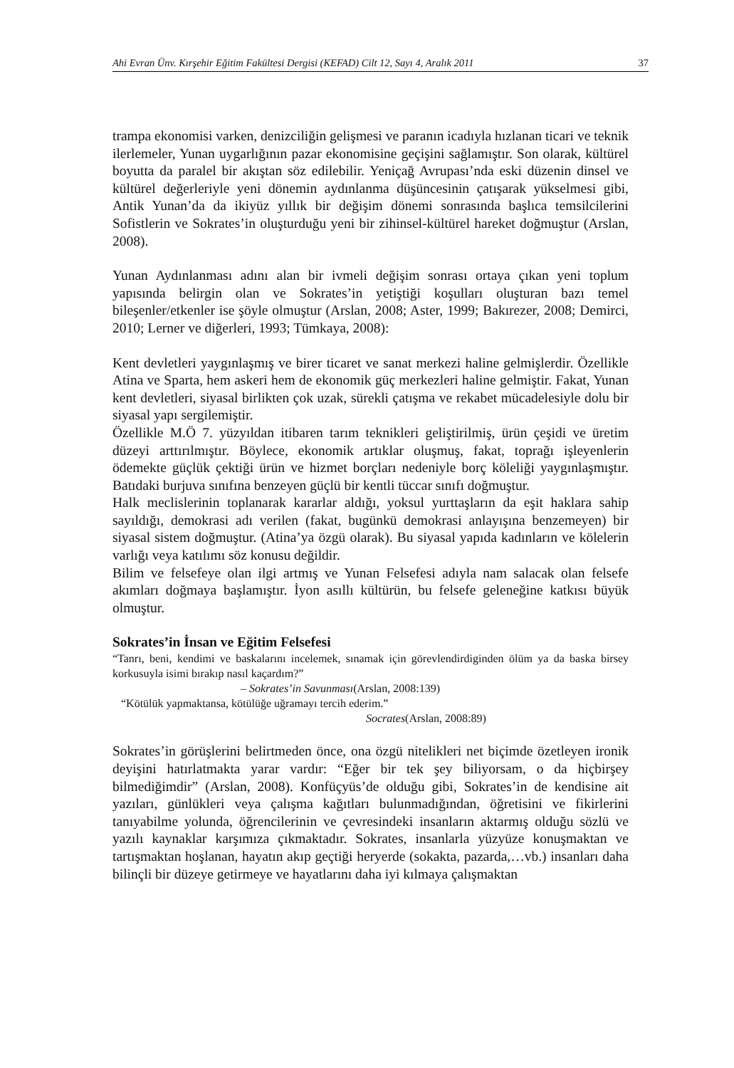Ahi Evran Ünv. Kırşehir Eğitim Fakültesi Dergisi (KEFAD) Cilt 12, Sayı 4, Aralık 2011 37
trampa ekonomisi varken, denizciliğin gelişmesi ve paranın icadıyla hızlanan ticari ve teknik ilerlemeler, Yunan uygarlığının pazar ekonomisine geçişini sağlamıştır. Son olarak, kültürel boyutta da paralel bir akıştan söz edilebilir. Yeniçağ Avrupası’nda eski düzenin dinsel ve kültürel değerleriyle yeni dönemin aydınlanma düşüncesinin çatışarak yükselmesi gibi, Antik Yunan’da da ikiyüz yıllık bir değişim dönemi sonrasında başlıca temsilcilerini Sofistlerin ve Sokrates’in oluşturduğu yeni bir zihinsel-kültürel hareket doğmuştur (Arslan, 2008).
Yunan Aydınlanması adını alan bir ivmeli değişim sonrası ortaya çıkan yeni toplum yapısında belirgin olan ve Sokrates’in yetiştiği koşulları oluşturan bazı temel bileşenler/etkenler ise şöyle olmuştur (Arslan, 2008; Aster, 1999; Bakırezer, 2008; Demirci, 2010; Lerner ve diğerleri, 1993; Tümkaya, 2008):
Kent devletleri yaygınlaşmış ve birer ticaret ve sanat merkezi haline gelmişlerdir. Özellikle Atina ve Sparta, hem askeri hem de ekonomik güç merkezleri haline gelmiştir. Fakat, Yunan kent devletleri, siyasal birlikten çok uzak, sürekli çatışma ve rekabet mücadelesiyle dolu bir siyasal yapı sergilemiştir.
Özellikle M.Ö 7. yüzyıldan itibaren tarım teknikleri geliştirilmiş, ürün çeşidi ve üretim düzeyi arttırılmıştır. Böylece, ekonomik artıklar oluşmuş, fakat, toprağı işleyenlerin ödemekte güçlük çektiği ürün ve hizmet borçları nedeniyle borç köleliği yaygınlaşmıştır. Batıdaki burjuva sınıfına benzeyen güçlü bir kentli tüccar sınıfı doğmuştur.
Halk meclislerinin toplanarak kararlar aldığı, yoksul yurttaşların da eşit haklara sahip sayıldığı, demokrasi adı verilen (fakat, bugünkü demokrasi anlayışına benzemeyen) bir siyasal sistem doğmuştur. (Atina’ya özgü olarak). Bu siyasal yapıda kadınların ve kölelerin varlığı veya katılımı söz konusu değildir.
Bilim ve felsefeye olan ilgi artmış ve Yunan Felsefesi adıyla nam salacak olan felsefe akımları doğmaya başlamıştır. İyon asıllı kültürün, bu felsefe geleneğine katkısı büyük olmuştur.
Sokrates’in İnsan ve Eğitim Felsefesi
“Tanrı, beni, kendimi ve baskalarını incelemek, sınamak için görevlendirdiginden ölüm ya da baska birsey korkusuyla isimi bırakıp nasıl kaçardım?”
– Sokrates’in Savunması(Arslan, 2008:139)
“Kötülük yapmaktansa, kötülüğe uğramayı tercih ederim.”
Socrates(Arslan, 2008:89)
Sokrates’in görüşlerini belirtmeden önce, ona özgü nitelikleri net biçimde özetleyen ironik deyişini hatırlatmakta yarar vardır: “Eğer bir tek şey biliyorsam, o da hiçbirşey bilmediğimdir” (Arslan, 2008). Konfüçyüs’de olduğu gibi, Sokrates’in de kendisine ait yazıları, günlükleri veya çalışma kağıtları bulunmadığından, öğretisini ve fikirlerini tanıyabilme yolunda, öğrencilerinin ve çevresindeki insanların aktarmış olduğu sözlü ve yazılı kaynaklar karşımıza çıkmaktadır. Sokrates, insanlarla yüzyüze konuşmaktan ve tartışmaktan hoşlanan, hayatın akıp geçtiği heryerde (sokakta, pazarda,…vb.) insanları daha bilinçli bir düzeye getirmeye ve hayatlarını daha iyi kılmaya çalışmaktan